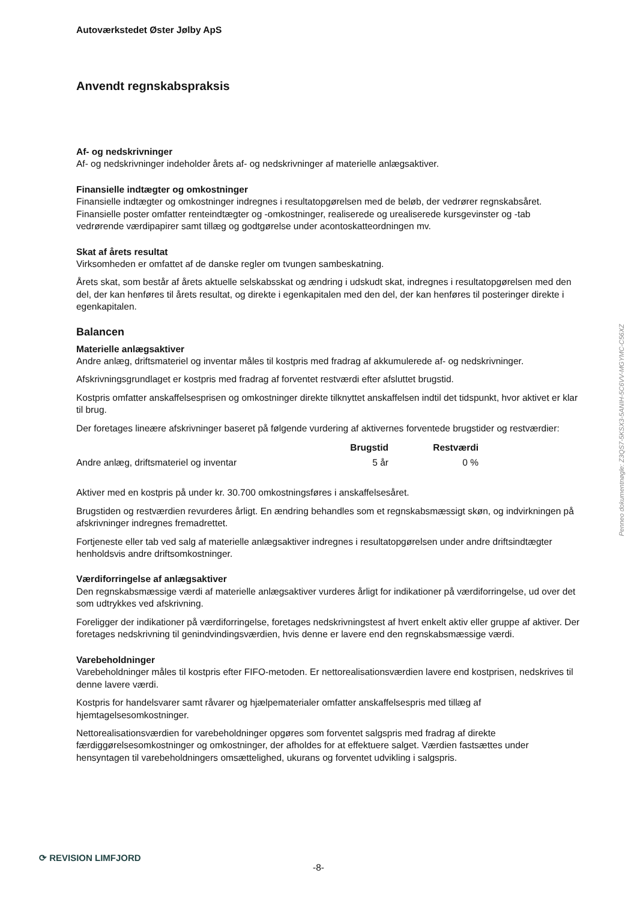Autoværkstedet Øster Jølby ApS
Anvendt regnskabspraksis
Af- og nedskrivninger
Af- og nedskrivninger indeholder årets af- og nedskrivninger af materielle anlægsaktiver.
Finansielle indtægter og omkostninger
Finansielle indtægter og omkostninger indregnes i resultatopgørelsen med de beløb, der vedrører regnskabsåret. Finansielle poster omfatter renteindtægter og -omkostninger, realiserede og urealiserede kursgevinster og -tab vedrørende værdipapirer samt tillæg og godtgørelse under acontoskatteordningen mv.
Skat af årets resultat
Virksomheden er omfattet af de danske regler om tvungen sambeskatning.
Årets skat, som består af årets aktuelle selskabsskat og ændring i udskudt skat, indregnes i resultatopgørelsen med den del, der kan henføres til årets resultat, og direkte i egenkapitalen med den del, der kan henføres til posteringer direkte i egenkapitalen.
Balancen
Materielle anlægsaktiver
Andre anlæg, driftsmateriel og inventar måles til kostpris med fradrag af akkumulerede af- og nedskrivninger.
Afskrivningsgrundlaget er kostpris med fradrag af forventet restværdi efter afsluttet brugstid.
Kostpris omfatter anskaffelsesprisen og omkostninger direkte tilknyttet anskaffelsen indtil det tidspunkt, hvor aktivet er klar til brug.
Der foretages lineære afskrivninger baseret på følgende vurdering af aktivernes forventede brugstider og restværdier:
| | Brugstid | Restværdi |
| --- | --- | --- |
| Andre anlæg, driftsmateriel og inventar | 5 år | 0 % |
Aktiver med en kostpris på under kr. 30.700 omkostningsføres i anskaffelsesåret.
Brugstiden og restværdien revurderes årligt. En ændring behandles som et regnskabsmæssigt skøn, og indvirkningen på afskrivninger indregnes fremadrettet.
Fortjeneste eller tab ved salg af materielle anlægsaktiver indregnes i resultatopgørelsen under andre driftsindtægter henholdsvis andre driftsomkostninger.
Værdiforringelse af anlægsaktiver
Den regnskabsmæssige værdi af materielle anlægsaktiver vurderes årligt for indikationer på værdiforringelse, ud over det som udtrykkes ved afskrivning.
Foreligger der indikationer på værdiforringelse, foretages nedskrivningstest af hvert enkelt aktiv eller gruppe af aktiver. Der foretages nedskrivning til genindvindingsværdien, hvis denne er lavere end den regnskabsmæssige værdi.
Varebeholdninger
Varebeholdninger måles til kostpris efter FIFO-metoden. Er nettorealisationsværdien lavere end kostprisen, nedskrives til denne lavere værdi.
Kostpris for handelsvarer samt råvarer og hjælpematerialer omfatter anskaffelsespris med tillæg af hjemtagelsesomkostninger.
Nettorealisationsværdien for varebeholdninger opgøres som forventet salgspris med fradrag af direkte færdiggørelsesomkostninger og omkostninger, der afholdes for at effektuere salget. Værdien fastsættes under hensyntagen til varebeholdningers omsættelighed, ukurans og forventet udvikling i salgspris.
Penneo dokumentnøgle: Z3QS7-5KSX3-5ANIH-5C6VV-MGYMC-C56XZ
⟳ REVISION LIMFJORD
-8-